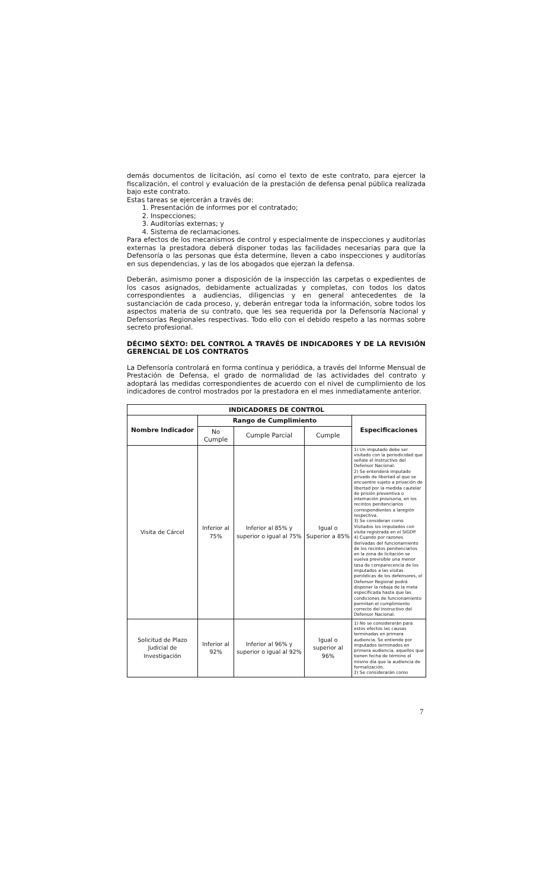demás documentos de licitación, así como el texto de este contrato, para ejercer la fiscalización, el control y evaluación de la prestación de defensa penal pública realizada bajo este contrato.
Estas tareas se ejercerán a través de:
1. Presentación de informes por el contratado;
2. Inspecciones;
3. Auditorías externas; y
4. Sistema de reclamaciones.
Para efectos de los mecanismos de control y especialmente de inspecciones y auditorías externas la prestadora deberá disponer todas las facilidades necesarias para que la Defensoría o las personas que ésta determine, lleven a cabo inspecciones y auditorías en sus dependencias, y las de los abogados que ejerzan la defensa.
Deberán, asimismo poner a disposición de la inspección las carpetas o expedientes de los casos asignados, debidamente actualizadas y completas, con todos los datos correspondientes a audiencias, diligencias y en general antecedentes de la sustanciación de cada proceso, y, deberán entregar toda la información, sobre todos los aspectos materia de su contrato, que les sea requerida por la Defensoría Nacional y Defensorías Regionales respectivas. Todo ello con el debido respeto a las normas sobre secreto profesional.
DÉCIMO SÉXTO: DEL CONTROL A TRAVÉS DE INDICADORES Y DE LA REVISIÓN GERENCIAL DE LOS CONTRATOS
La Defensoría controlará en forma continua y periódica, a través del Informe Mensual de Prestación de Defensa, el grado de normalidad de las actividades del contrato y adoptará las medidas correspondientes de acuerdo con el nivel de cumplimiento de los indicadores de control mostrados por la prestadora en el mes inmediatamente anterior.
| INDICADORES DE CONTROL | | | | |
| --- | --- | --- | --- | --- |
| Nombre Indicador | Rango de Cumplimiento | | | Especificaciones |
| | No Cumple | Cumple Parcial | Cumple | |
| Visita de Cárcel | Inferior al 75% | Inferior al 85% y superior o igual al 75% | Igual o Superior a 85% | 1) Un imputado debe ser visitado con la periodicidad que señale el Instructivo del Defensor Nacional. 2) Se entenderá imputado privado de libertad al que se encuentre sujeto a privación de libertad por la medida cautelar de prisión preventiva o internación provisoria, en los recintos penitenciarios correspondientes a laregión respectiva. 3) Se consideran como Visitados los imputados con visita registrada en el SIGDP. 4) Cuando por razones derivadas del funcionamiento de los recintos penitenciarios en la zona de licitación se vuelva previsible una menor tasa de comparecencia de los imputados a las visitas periódicas de los defensores, el Defensor Regional podrá disponer la rebaja de la meta especificada hasta que las condiciones de funcionamiento permitan el cumplimiento correcto del Instructivo del Defensor Nacional. |
| Solicitud de Plazo Judicial de Investigación | Inferior al 92% | Inferior al 96% y superior o igual al 92% | Igual o superior al 96% | 1) No se considerarán para estos efectos las causas terminadas en primera audiencia. Se entiende por imputados terminados en primera audiencia, aquellos que tienen fecha de término el mismo día que la audiencia de formalización. 2) Se considerarán como |
7